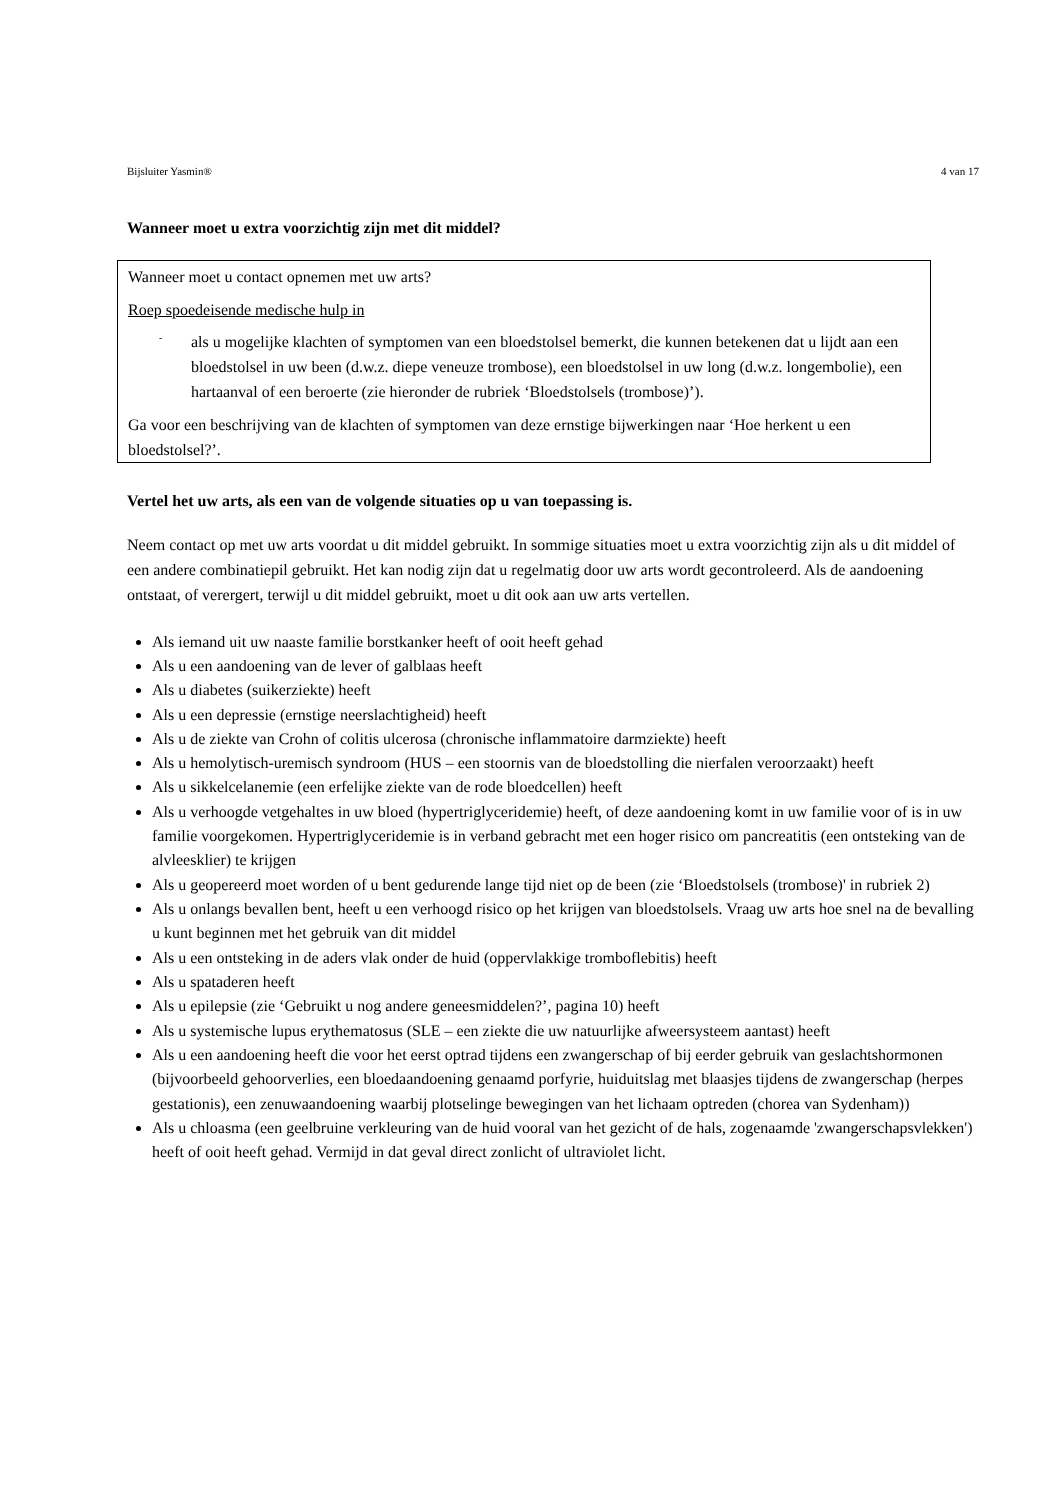Bijsluiter Yasmin® 4 van 17
Wanneer moet u extra voorzichtig zijn met dit middel?
Wanneer moet u contact opnemen met uw arts?
Roep spoedeisende medische hulp in
- als u mogelijke klachten of symptomen van een bloedstolsel bemerkt, die kunnen betekenen dat u lijdt aan een bloedstolsel in uw been (d.w.z. diepe veneuze trombose), een bloedstolsel in uw long (d.w.z. longembolie), een hartaanval of een beroerte (zie hieronder de rubriek ‘Bloedstolsels (trombose)’).
Ga voor een beschrijving van de klachten of symptomen van deze ernstige bijwerkingen naar ‘Hoe herkent u een bloedstolsel?’.
Vertel het uw arts, als een van de volgende situaties op u van toepassing is.
Neem contact op met uw arts voordat u dit middel gebruikt. In sommige situaties moet u extra voorzichtig zijn als u dit middel of een andere combinatiepil gebruikt. Het kan nodig zijn dat u regelmatig door uw arts wordt gecontroleerd. Als de aandoening ontstaat, of verergert, terwijl u dit middel gebruikt, moet u dit ook aan uw arts vertellen.
Als iemand uit uw naaste familie borstkanker heeft of ooit heeft gehad
Als u een aandoening van de lever of galblaas heeft
Als u diabetes (suikerziekte) heeft
Als u een depressie (ernstige neerslachtigheid) heeft
Als u de ziekte van Crohn of colitis ulcerosa (chronische inflammatoire darmziekte) heeft
Als u hemolytisch-uremisch syndroom (HUS – een stoornis van de bloedstolling die nierfalen veroorzaakt) heeft
Als u sikkelcelanemie (een erfelijke ziekte van de rode bloedcellen) heeft
Als u verhoogde vetgehaltes in uw bloed (hypertriglyceridemie) heeft, of deze aandoening komt in uw familie voor of is in uw familie voorgekomen. Hypertriglyceridemie is in verband gebracht met een hoger risico om pancreatitis (een ontsteking van de alvleesklier) te krijgen
Als u geopereerd moet worden of u bent gedurende lange tijd niet op de been (zie ‘Bloedstolsels (trombose)' in rubriek 2)
Als u onlangs bevallen bent, heeft u een verhoogd risico op het krijgen van bloedstolsels. Vraag uw arts hoe snel na de bevalling u kunt beginnen met het gebruik van dit middel
Als u een ontsteking in de aders vlak onder de huid (oppervlakkige tromboflebitis) heeft
Als u spataderen heeft
Als u epilepsie (zie ‘Gebruikt u nog andere geneesmiddelen?’, pagina 10) heeft
Als u systemische lupus erythematosus (SLE – een ziekte die uw natuurlijke afweersysteem aantast) heeft
Als u een aandoening heeft die voor het eerst optrad tijdens een zwangerschap of bij eerder gebruik van geslachtshormonen (bijvoorbeeld gehoorverlies, een bloedaandoening genaamd porfyrie, huiduitslag met blaasjes tijdens de zwangerschap (herpes gestationis), een zenuwaandoening waarbij plotselinge bewegingen van het lichaam optreden (chorea van Sydenham))
Als u chloasma (een geelbruine verkleuring van de huid vooral van het gezicht of de hals, zogenaamde 'zwangerschapsvlekken') heeft of ooit heeft gehad. Vermijd in dat geval direct zonlicht of ultraviolet licht.